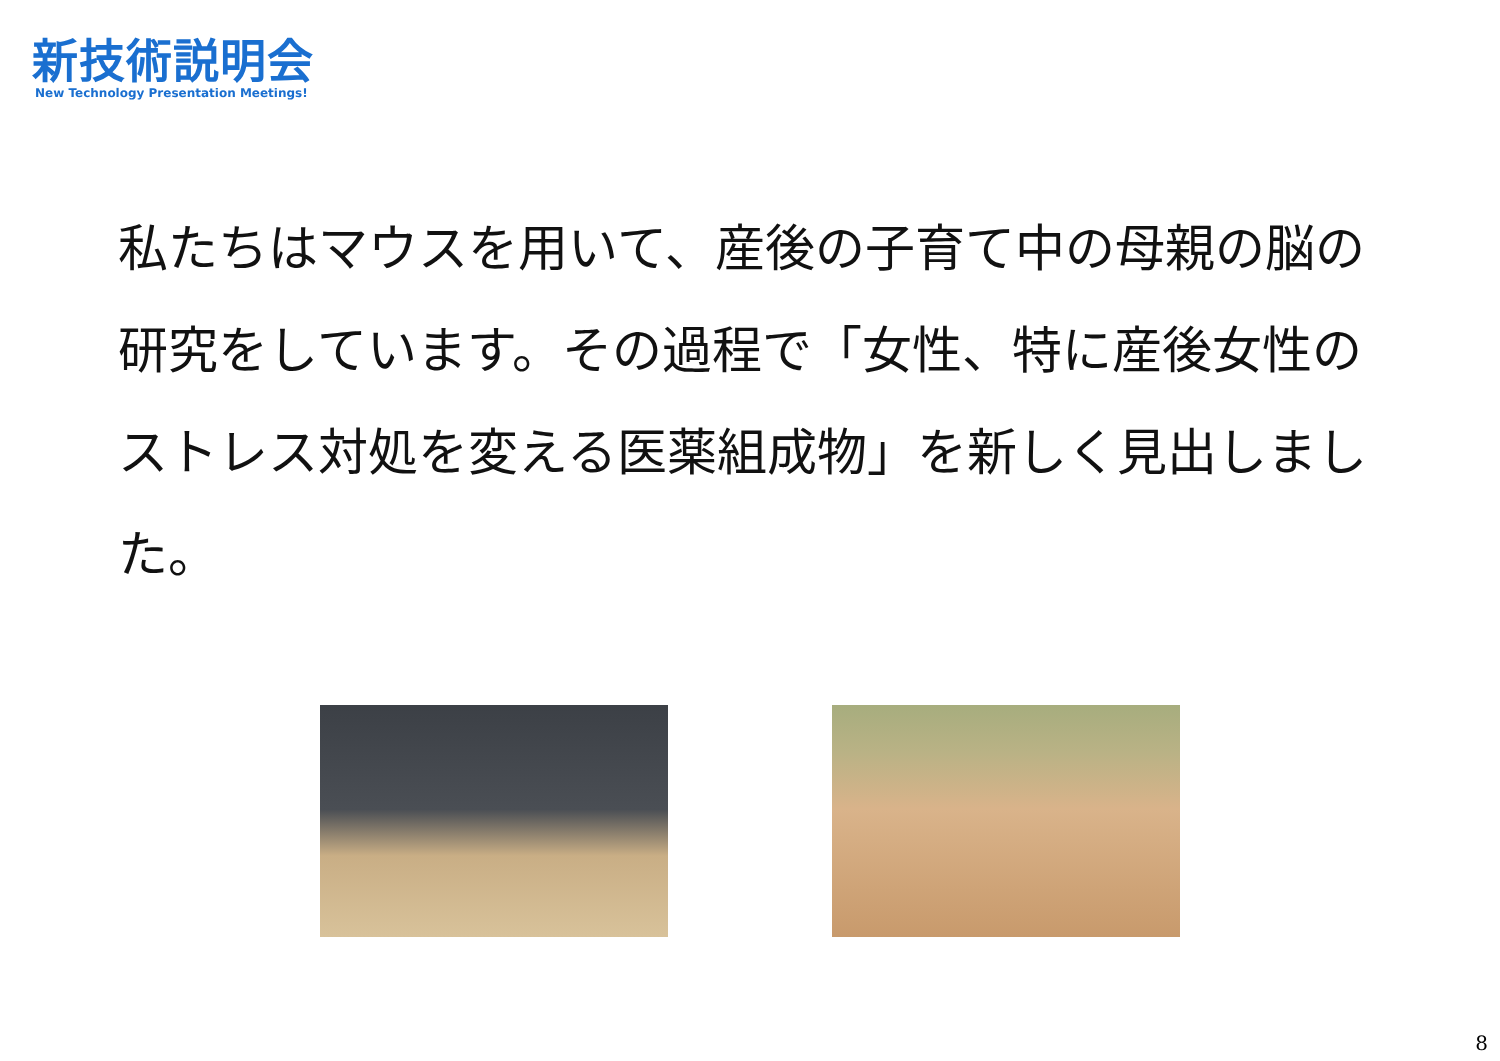新技術説明会
New Technology Presentation Meetings!
私たちはマウスを用いて、産後の子育て中の母親の脳の研究をしています。その過程で「女性、特に産後女性のストレス対処を変える医薬組成物」を新しく見出しました。
8